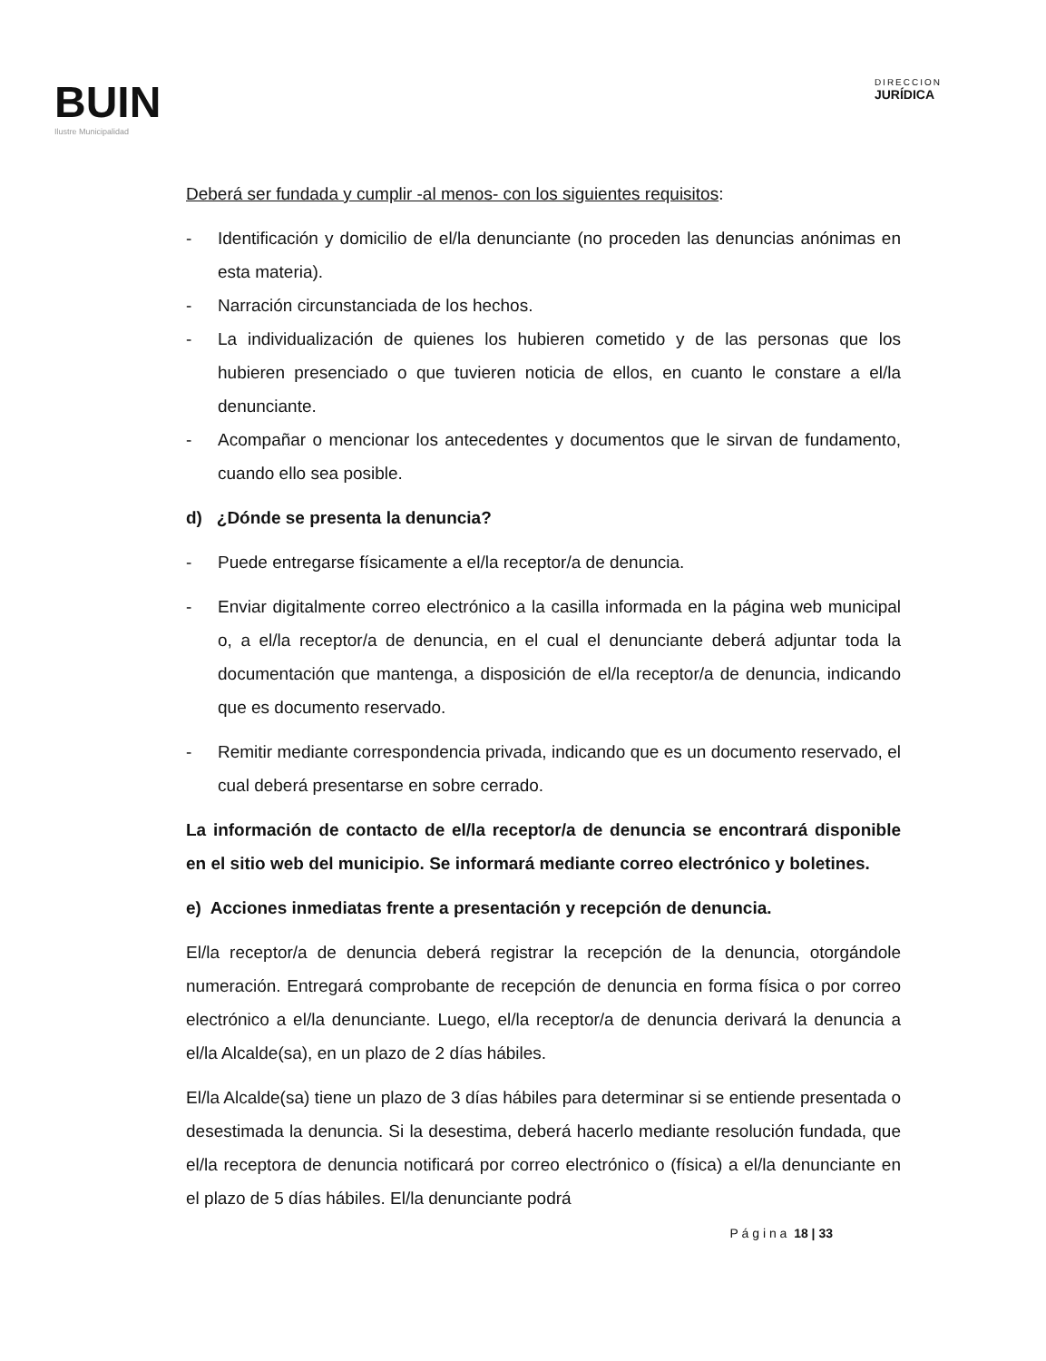BUIN
Ilustre Municipalidad
DIRECCION
JURÍDICA
Deberá ser fundada y cumplir -al menos- con los siguientes requisitos:
- Identificación y domicilio de el/la denunciante (no proceden las denuncias anónimas en esta materia).
- Narración circunstanciada de los hechos.
- La individualización de quienes los hubieren cometido y de las personas que los hubieren presenciado o que tuvieren noticia de ellos, en cuanto le constare a el/la denunciante.
- Acompañar o mencionar los antecedentes y documentos que le sirvan de fundamento, cuando ello sea posible.
d) ¿Dónde se presenta la denuncia?
- Puede entregarse físicamente a el/la receptor/a de denuncia.
- Enviar digitalmente correo electrónico a la casilla informada en la página web municipal o, a el/la receptor/a de denuncia, en el cual el denunciante deberá adjuntar toda la documentación que mantenga, a disposición de el/la receptor/a de denuncia, indicando que es documento reservado.
- Remitir mediante correspondencia privada, indicando que es un documento reservado, el cual deberá presentarse en sobre cerrado.
La información de contacto de el/la receptor/a de denuncia se encontrará disponible en el sitio web del municipio. Se informará mediante correo electrónico y boletines.
e) Acciones inmediatas frente a presentación y recepción de denuncia.
El/la receptor/a de denuncia deberá registrar la recepción de la denuncia, otorgándole numeración. Entregará comprobante de recepción de denuncia en forma física o por correo electrónico a el/la denunciante. Luego, el/la receptor/a de denuncia derivará la denuncia a el/la Alcalde(sa), en un plazo de 2 días hábiles.
El/la Alcalde(sa) tiene un plazo de 3 días hábiles para determinar si se entiende presentada o desestimada la denuncia. Si la desestima, deberá hacerlo mediante resolución fundada, que el/la receptora de denuncia notificará por correo electrónico o (física) a el/la denunciante en el plazo de 5 días hábiles. El/la denunciante podrá
P á g i n a 18 | 33